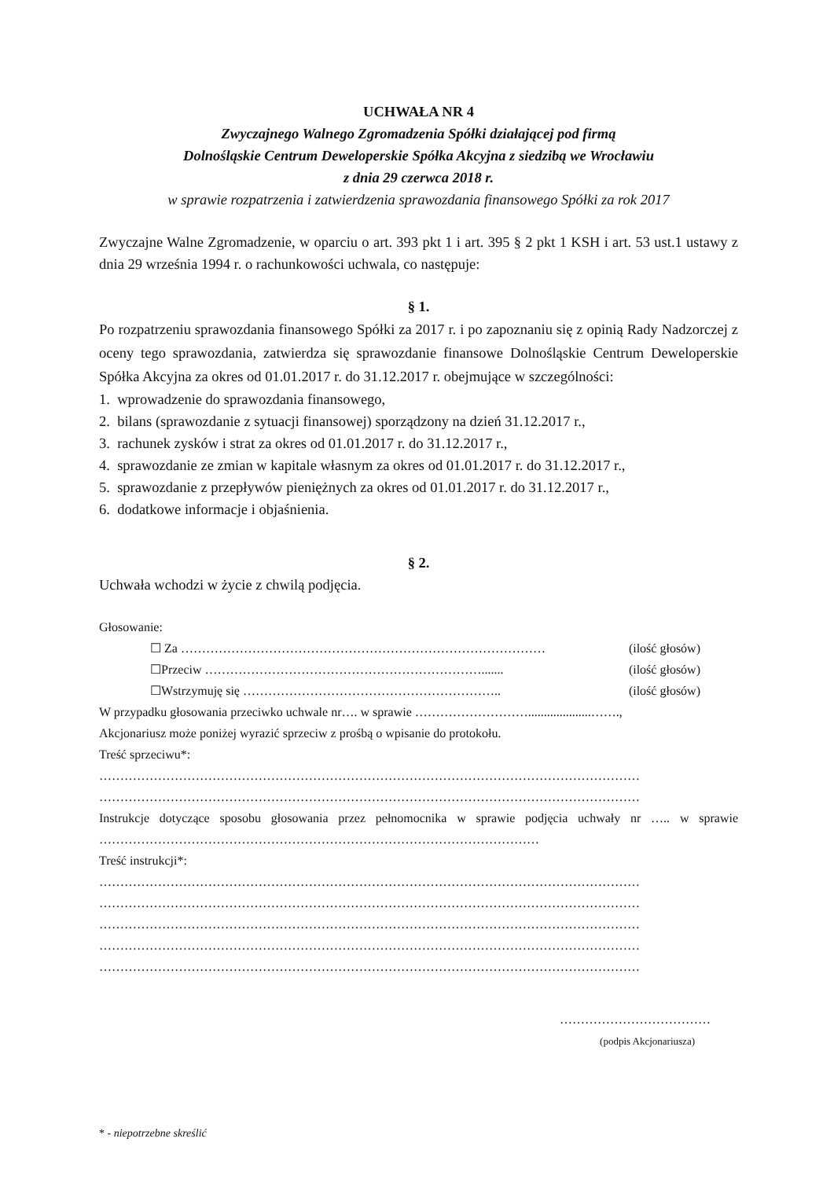UCHWAŁA NR 4
Zwyczajnego Walnego Zgromadzenia Spółki działającej pod firmą
Dolnośląskie Centrum Deweloperskie Spółka Akcyjna z siedzibą we Wrocławiu
z dnia 29 czerwca 2018 r.
w sprawie rozpatrzenia i zatwierdzenia sprawozdania finansowego Spółki za rok 2017
Zwyczajne Walne Zgromadzenie, w oparciu o art. 393 pkt 1 i art. 395 § 2 pkt 1 KSH i art. 53 ust.1 ustawy z dnia 29 września 1994 r. o rachunkowości uchwala, co następuje:
§ 1.
Po rozpatrzeniu sprawozdania finansowego Spółki za 2017 r. i po zapoznaniu się z opinią Rady Nadzorczej z oceny tego sprawozdania, zatwierdza się sprawozdanie finansowe Dolnośląskie Centrum Deweloperskie Spółka Akcyjna za okres od 01.01.2017 r. do 31.12.2017 r. obejmujące w szczególności:
1. wprowadzenie do sprawozdania finansowego,
2. bilans (sprawozdanie z sytuacji finansowej) sporządzony na dzień 31.12.2017 r.,
3. rachunek zysków i strat za okres od 01.01.2017 r. do 31.12.2017 r.,
4. sprawozdanie ze zmian w kapitale własnym za okres od 01.01.2017 r. do 31.12.2017 r.,
5. sprawozdanie z przepływów pieniężnych za okres od 01.01.2017 r. do 31.12.2017 r.,
6. dodatkowe informacje i objaśnienia.
§ 2.
Uchwała wchodzi w życie z chwilą podjęcia.
Głosowanie:
☐ Za …………………………………………………………………………… (ilość głosów)
☐Przeciw …………………………………………………………....... (ilość głosów)
☐Wstrzymuję się …………………………………………………….. (ilość głosów)
W przypadku głosowania przeciwko uchwale nr…. w sprawie ………………………....................…….,
Akcjonariusz może poniżej wyrazić sprzeciw z prośbą o wpisanie do protokołu.
Treść sprzeciwu*:
…………………………………………………………………………………………………………………
…………………………………………………………………………………………………………………
Instrukcje dotyczące sposobu głosowania przez pełnomocnika w sprawie podjęcia uchwały nr ….. w sprawie ……………………………………………………………………………………………
Treść instrukcji*:
…………………………………………………………………………………………………………………
…………………………………………………………………………………………………………………
…………………………………………………………………………………………………………………
…………………………………………………………………………………………………………………
…………………………………………………………………………………………………………………
………………………………
(podpis Akcjonariusza)
* - niepotrzebne skreślić